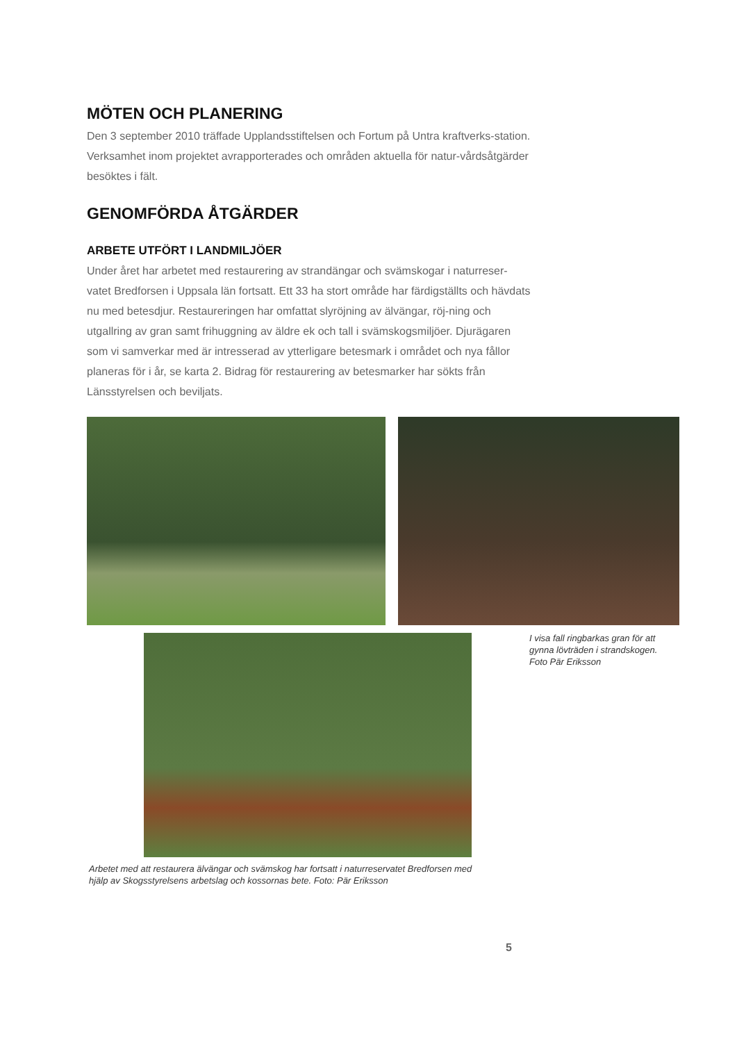MÖTEN OCH PLANERING
Den 3 september 2010 träffade Upplandsstiftelsen och Fortum på Untra kraftverks-station. Verksamhet inom projektet avrapporterades och områden aktuella för natur-vårdsåtgärder besöktes i fält.
GENOMFÖRDA ÅTGÄRDER
ARBETE UTFÖRT I LANDMILJÖER
Under året har arbetet med restaurering av strandängar och svämskogar i naturreser-vatet Bredforsen i Uppsala län fortsatt. Ett 33 ha stort område har färdigställts och hävdats nu med betesdjur. Restaureringen har omfattat slyröjning av älvängar, röj-ning och utgallring av gran samt frihuggning av äldre ek och tall i svämskogsmiljöer. Djurägaren som vi samverkar med är intresserad av ytterligare betesmark i området och nya fållor planeras för i år, se karta 2. Bidrag för restaurering av betesmarker har sökts från Länsstyrelsen och beviljats.
I visa fall ringbarkas gran för att gynna lövträden i strandskogen. Foto Pär Eriksson
Arbetet med att restaurera älvängar och svämskog har fortsatt i naturreservatet Bredforsen med hjälp av Skogsstyrelsens arbetslag och kossornas bete. Foto: Pär Eriksson
5